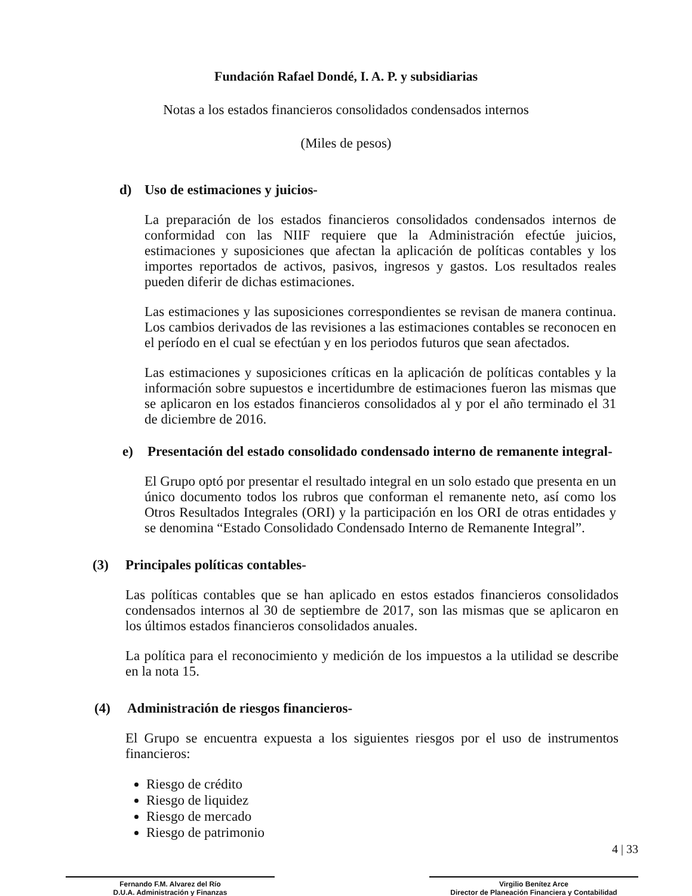Fundación Rafael Dondé, I. A. P. y subsidiarias
Notas a los estados financieros consolidados condensados internos
(Miles de pesos)
d) Uso de estimaciones y juicios-
La preparación de los estados financieros consolidados condensados internos de conformidad con las NIIF requiere que la Administración efectúe juicios, estimaciones y suposiciones que afectan la aplicación de políticas contables y los importes reportados de activos, pasivos, ingresos y gastos. Los resultados reales pueden diferir de dichas estimaciones.
Las estimaciones y las suposiciones correspondientes se revisan de manera continua. Los cambios derivados de las revisiones a las estimaciones contables se reconocen en el período en el cual se efectúan y en los periodos futuros que sean afectados.
Las estimaciones y suposiciones críticas en la aplicación de políticas contables y la información sobre supuestos e incertidumbre de estimaciones fueron las mismas que se aplicaron en los estados financieros consolidados al y por el año terminado el 31 de diciembre de 2016.
e) Presentación del estado consolidado condensado interno de remanente integral-
El Grupo optó por presentar el resultado integral en un solo estado que presenta en un único documento todos los rubros que conforman el remanente neto, así como los Otros Resultados Integrales (ORI) y la participación en los ORI de otras entidades y se denomina “Estado Consolidado Condensado Interno de Remanente Integral”.
(3) Principales políticas contables-
Las políticas contables que se han aplicado en estos estados financieros consolidados condensados internos al 30 de septiembre de 2017, son las mismas que se aplicaron en los últimos estados financieros consolidados anuales.
La política para el reconocimiento y medición de los impuestos a la utilidad se describe en la nota 15.
(4) Administración de riesgos financieros-
El Grupo se encuentra expuesta a los siguientes riesgos por el uso de instrumentos financieros:
Riesgo de crédito
Riesgo de liquidez
Riesgo de mercado
Riesgo de patrimonio
Fernando F.M. Alvarez del Río
D.U.A. Administración y Finanzas
Virgilio Benítez Arce
Director de Planeación Financiera y Contabilidad
4 | 33